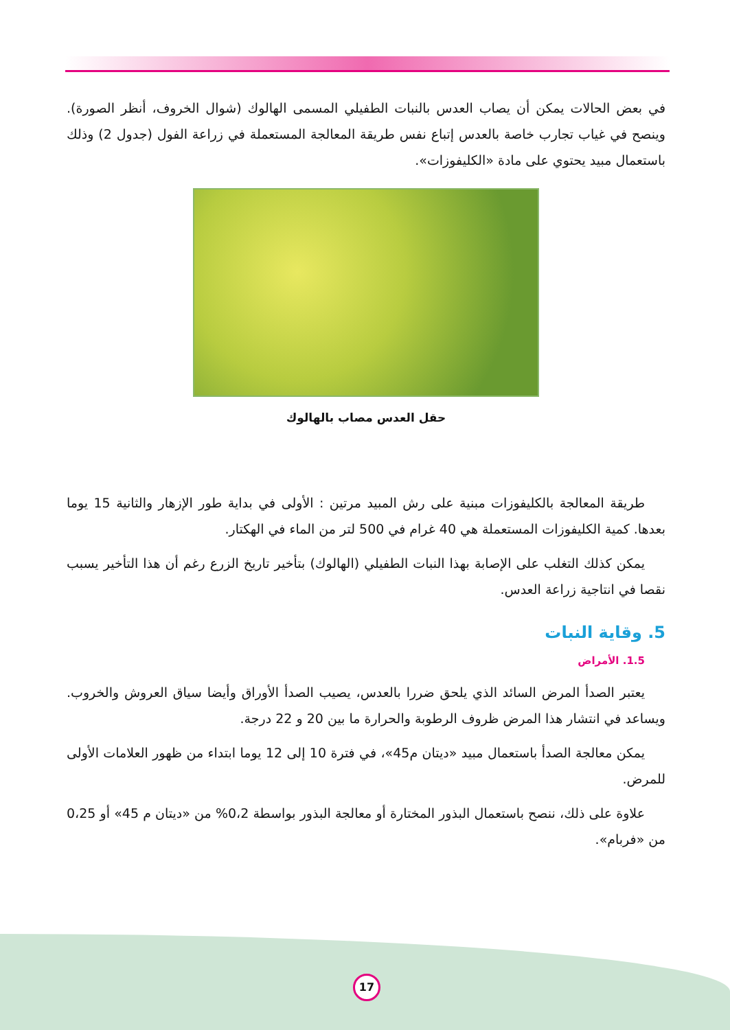في بعض الحالات يمكن أن يصاب العدس بالنبات الطفيلي المسمى الهالوك (شوال الخروف، أنظر الصورة). وينصح في غياب تجارب خاصة بالعدس إتباع نفس طريقة المعالجة المستعملة في زراعة الفول (جدول 2) وذلك باستعمال مبيد يحتوي على مادة «الكليفوزات».
حقل العدس مصاب بالهالوك
طريقة المعالجة بالكليفوزات مبنية على رش المبيد مرتين : الأولى في بداية طور الإزهار والثانية 15 يوما بعدها. كمية الكليفوزات المستعملة هي 40 غرام في 500 لتر من الماء في الهكتار.
يمكن كذلك التغلب على الإصابة بهذا النبات الطفيلي (الهالوك) بتأخير تاريخ الزرع رغم أن هذا التأخير يسبب نقصا في انتاجية زراعة العدس.
5. وقاية النبات
1.5. الأمراض
يعتبر الصدأ المرض السائد الذي يلحق ضررا بالعدس، يصيب الصدأ الأوراق وأيضا سياق العروش والخروب. ويساعد في انتشار هذا المرض ظروف الرطوبة والحرارة ما بين 20 و 22 درجة.
يمكن معالجة الصدأ باستعمال مبيد «ديتان م45»، في فترة 10 إلى 12 يوما ابتداء من ظهور العلامات الأولى للمرض.
علاوة على ذلك، ننصح باستعمال البذور المختارة أو معالجة البذور بواسطة 0،2% من «ديتان م 45» أو 0،25 من «فربام».
17